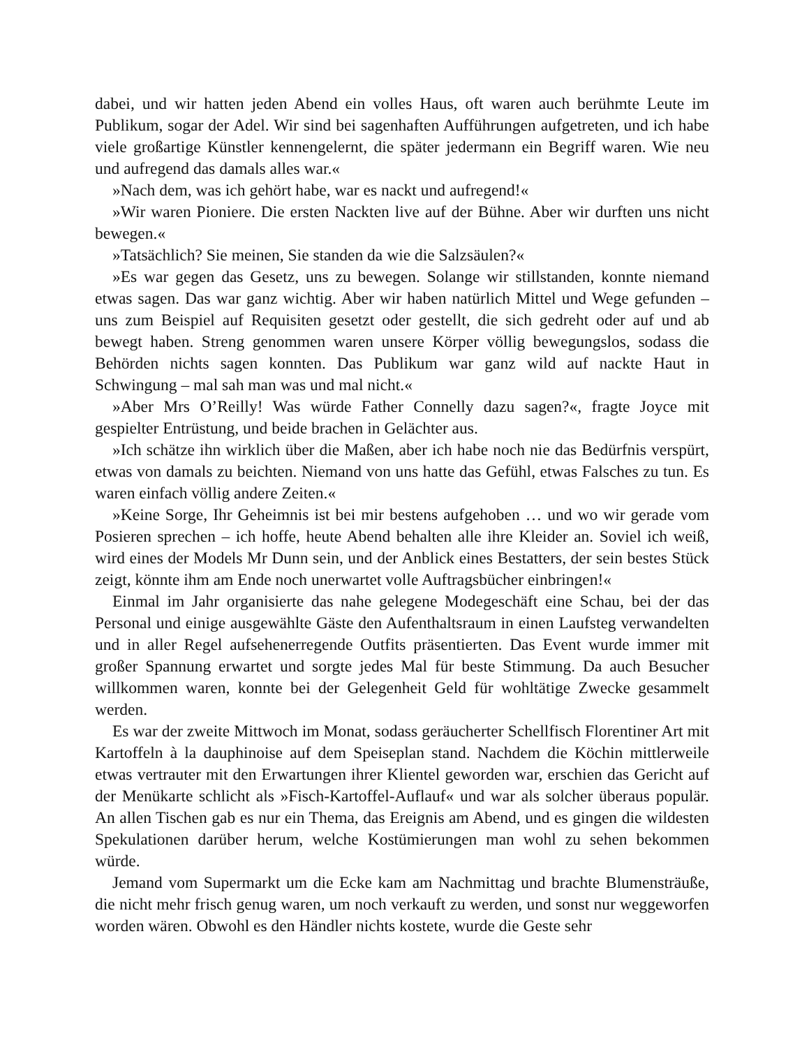dabei, und wir hatten jeden Abend ein volles Haus, oft waren auch berühmte Leute im Publikum, sogar der Adel. Wir sind bei sagenhaften Aufführungen aufgetreten, und ich habe viele großartige Künstler kennengelernt, die später jedermann ein Begriff waren. Wie neu und aufregend das damals alles war.«
»Nach dem, was ich gehört habe, war es nackt und aufregend!«
»Wir waren Pioniere. Die ersten Nackten live auf der Bühne. Aber wir durften uns nicht bewegen.«
»Tatsächlich? Sie meinen, Sie standen da wie die Salzsäulen?«
»Es war gegen das Gesetz, uns zu bewegen. Solange wir stillstanden, konnte niemand etwas sagen. Das war ganz wichtig. Aber wir haben natürlich Mittel und Wege gefunden – uns zum Beispiel auf Requisiten gesetzt oder gestellt, die sich gedreht oder auf und ab bewegt haben. Streng genommen waren unsere Körper völlig bewegungslos, sodass die Behörden nichts sagen konnten. Das Publikum war ganz wild auf nackte Haut in Schwingung – mal sah man was und mal nicht.«
»Aber Mrs O’Reilly! Was würde Father Connelly dazu sagen?«, fragte Joyce mit gespielter Entrüstung, und beide brachen in Gelächter aus.
»Ich schätze ihn wirklich über die Maßen, aber ich habe noch nie das Bedürfnis verspürt, etwas von damals zu beichten. Niemand von uns hatte das Gefühl, etwas Falsches zu tun. Es waren einfach völlig andere Zeiten.«
»Keine Sorge, Ihr Geheimnis ist bei mir bestens aufgehoben … und wo wir gerade vom Posieren sprechen – ich hoffe, heute Abend behalten alle ihre Kleider an. Soviel ich weiß, wird eines der Models Mr Dunn sein, und der Anblick eines Bestatters, der sein bestes Stück zeigt, könnte ihm am Ende noch unerwartet volle Auftragsbücher einbringen!«
Einmal im Jahr organisierte das nahe gelegene Modegeschäft eine Schau, bei der das Personal und einige ausgewählte Gäste den Aufenthaltsraum in einen Laufsteg verwandelten und in aller Regel aufsehenerregende Outfits präsentierten. Das Event wurde immer mit großer Spannung erwartet und sorgte jedes Mal für beste Stimmung. Da auch Besucher willkommen waren, konnte bei der Gelegenheit Geld für wohltätige Zwecke gesammelt werden.
Es war der zweite Mittwoch im Monat, sodass geräucherter Schellfisch Florentiner Art mit Kartoffeln à la dauphinoise auf dem Speiseplan stand. Nachdem die Köchin mittlerweile etwas vertrauter mit den Erwartungen ihrer Klientel geworden war, erschien das Gericht auf der Menükarte schlicht als »Fisch-Kartoffel-Auflauf« und war als solcher überaus populär. An allen Tischen gab es nur ein Thema, das Ereignis am Abend, und es gingen die wildesten Spekulationen darüber herum, welche Kostümierungen man wohl zu sehen bekommen würde.
Jemand vom Supermarkt um die Ecke kam am Nachmittag und brachte Blumensträuße, die nicht mehr frisch genug waren, um noch verkauft zu werden, und sonst nur weggeworfen worden wären. Obwohl es den Händler nichts kostete, wurde die Geste sehr